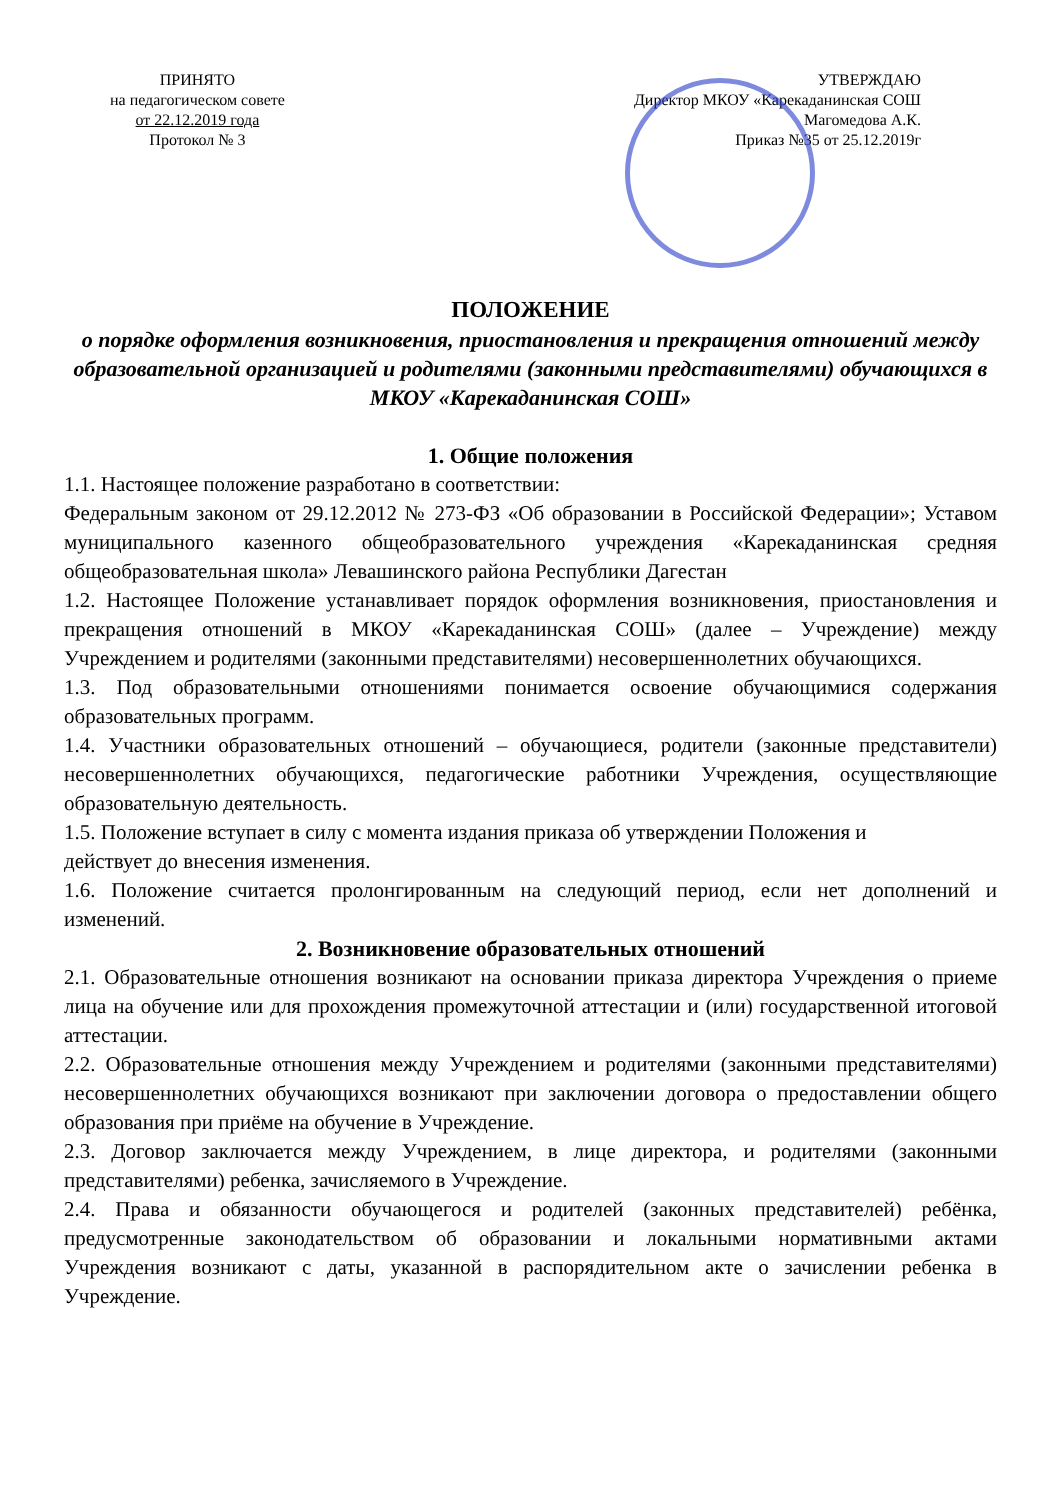ПРИНЯТО
на педагогическом совете
от 22.12.2019 года
Протокол № 3
УТВЕРЖДАЮ
Директор МКОУ «Карекаданинская СОШ
Магомедова А.К.
Приказ №35 от 25.12.2019г
ПОЛОЖЕНИЕ
о порядке оформления возникновения, приостановления и прекращения отношений между образовательной организацией и родителями (законными представителями) обучающихся в МКОУ «Карекаданинская СОШ»
1. Общие положения
1.1. Настоящее положение разработано в соответствии:
Федеральным законом от 29.12.2012 № 273-ФЗ «Об образовании в Российской Федерации»; Уставом муниципального казенного общеобразовательного учреждения «Карекаданинская средняя общеобразовательная школа» Левашинского района Республики Дагестан
1.2. Настоящее Положение устанавливает порядок оформления возникновения, приостановления и прекращения отношений в МКОУ «Карекаданинская СОШ» (далее – Учреждение) между Учреждением и родителями (законными представителями) несовершеннолетних обучающихся.
1.3. Под образовательными отношениями понимается освоение обучающимися содержания образовательных программ.
1.4. Участники образовательных отношений – обучающиеся, родители (законные представители) несовершеннолетних обучающихся, педагогические работники Учреждения, осуществляющие образовательную деятельность.
1.5. Положение вступает в силу с момента издания приказа об утверждении Положения и
действует до внесения изменения.
1.6. Положение считается пролонгированным на следующий период, если нет дополнений и изменений.
2. Возникновение образовательных отношений
2.1. Образовательные отношения возникают на основании приказа директора Учреждения о приеме лица на обучение или для прохождения промежуточной аттестации и (или) государственной итоговой аттестации.
2.2. Образовательные отношения между Учреждением и родителями (законными представителями) несовершеннолетних обучающихся возникают при заключении договора о предоставлении общего образования при приёме на обучение в Учреждение.
2.3. Договор заключается между Учреждением, в лице директора, и родителями (законными представителями) ребенка, зачисляемого в Учреждение.
2.4. Права и обязанности обучающегося и родителей (законных представителей) ребёнка, предусмотренные законодательством об образовании и локальными нормативными актами Учреждения возникают с даты, указанной в распорядительном акте о зачислении ребенка в Учреждение.